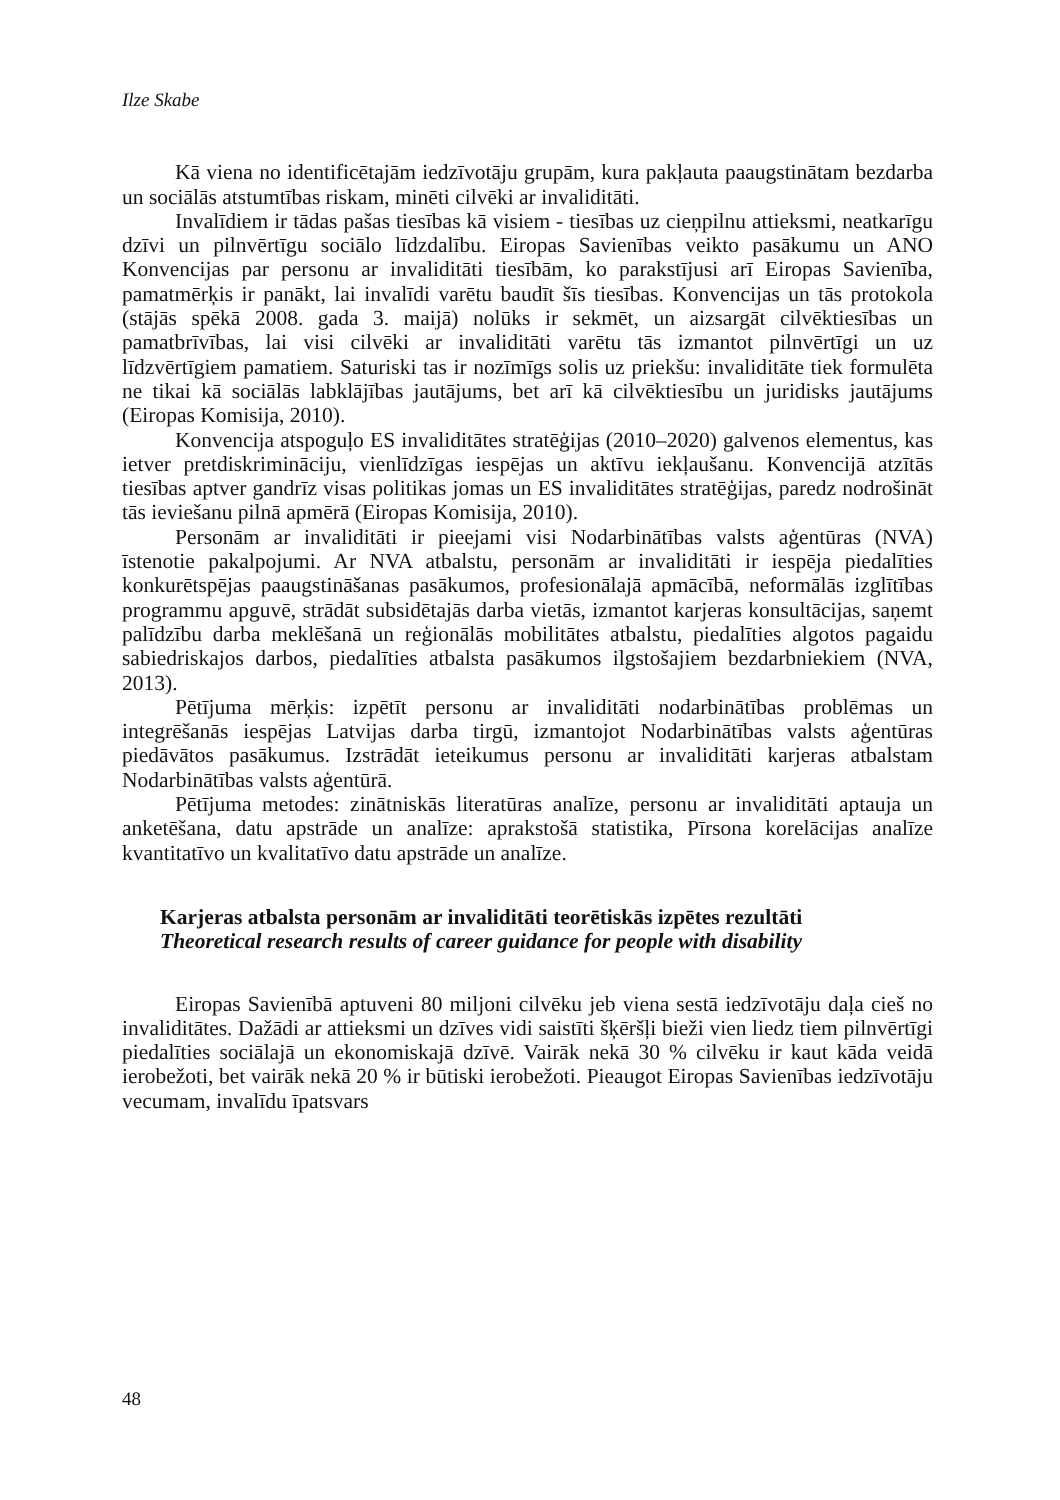Ilze Skabe
Kā viena no identificētajām iedzīvotāju grupām, kura pakļauta paaugstinātam bezdarba un sociālās atstumtības riskam, minēti cilvēki ar invaliditāti.
Invalīdiem ir tādas pašas tiesības kā visiem - tiesības uz cieņpilnu attieksmi, neatkarīgu dzīvi un pilnvērtīgu sociālo līdzdalību. Eiropas Savienības veikto pasākumu un ANO Konvencijas par personu ar invaliditāti tiesībām, ko parakstījusi arī Eiropas Savienība, pamatmērķis ir panākt, lai invalīdi varētu baudīt šīs tiesības. Konvencijas un tās protokola (stājās spēkā 2008. gada 3. maijā) nolūks ir sekmēt, un aizsargāt cilvēktiesības un pamatbrīvības, lai visi cilvēki ar invaliditāti varētu tās izmantot pilnvērtīgi un uz līdzvērtīgiem pamatiem. Saturiski tas ir nozīmīgs solis uz priekšu: invaliditāte tiek formulēta ne tikai kā sociālās labklājības jautājums, bet arī kā cilvēktiesību un juridisks jautājums (Eiropas Komisija, 2010).
Konvencija atspoguļo ES invaliditātes stratēģijas (2010–2020) galvenos elementus, kas ietver pretdiskrimināciju, vienlīdzīgas iespējas un aktīvu iekļaušanu. Konvencijā atzītās tiesības aptver gandrīz visas politikas jomas un ES invaliditātes stratēģijas, paredz nodrošināt tās ieviešanu pilnā apmērā (Eiropas Komisija, 2010).
Personām ar invaliditāti ir pieejami visi Nodarbinātības valsts aģentūras (NVA) īstenotie pakalpojumi. Ar NVA atbalstu, personām ar invaliditāti ir iespēja piedalīties konkurētspējas paaugstināšanas pasākumos, profesionālajā apmācībā, neformālās izglītības programmu apguvē, strādāt subsidētajās darba vietās, izmantot karjeras konsultācijas, saņemt palīdzību darba meklēšanā un reģionālās mobilitātes atbalstu, piedalīties algotos pagaidu sabiedriskajos darbos, piedalīties atbalsta pasākumos ilgstošajiem bezdarbniekiem (NVA, 2013).
Pētījuma mērķis: izpētīt personu ar invaliditāti nodarbinātības problēmas un integrēšanās iespējas Latvijas darba tirgū, izmantojot Nodarbinātības valsts aģentūras piedāvātos pasākumus. Izstrādāt ieteikumus personu ar invaliditāti karjeras atbalstam Nodarbinātības valsts aģentūrā.
Pētījuma metodes: zinātniskās literatūras analīze, personu ar invaliditāti aptauja un anketēšana, datu apstrāde un analīze: aprakstošā statistika, Pīrsona korelācijas analīze kvantitatīvo un kvalitatīvo datu apstrāde un analīze.
Karjeras atbalsta personām ar invaliditāti teorētiskās izpētes rezultāti
Theoretical research results of career guidance for people with disability
Eiropas Savienībā aptuveni 80 miljoni cilvēku jeb viena sestā iedzīvotāju daļa cieš no invaliditātes. Dažādi ar attieksmi un dzīves vidi saistīti šķēršļi bieži vien liedz tiem pilnvērtīgi piedalīties sociālajā un ekonomiskajā dzīvē. Vairāk nekā 30 % cilvēku ir kaut kāda veidā ierobežoti, bet vairāk nekā 20 % ir būtiski ierobežoti. Pieaugot Eiropas Savienības iedzīvotāju vecumam, invalīdu īpatsvars
48